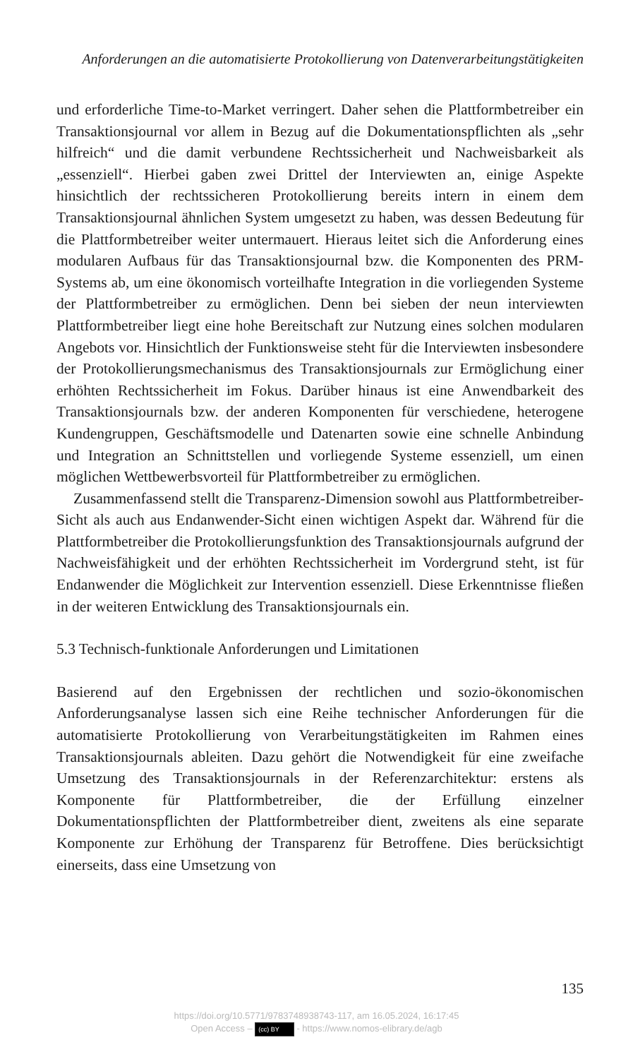Anforderungen an die automatisierte Protokollierung von Datenverarbeitungstätigkeiten
und erforderliche Time-to-Market verringert. Daher sehen die Plattformbetreiber ein Transaktionsjournal vor allem in Bezug auf die Dokumentationspflichten als „sehr hilfreich“ und die damit verbundene Rechtssicherheit und Nachweisbarkeit als „essenziell“. Hierbei gaben zwei Drittel der Interviewten an, einige Aspekte hinsichtlich der rechtssicheren Protokollierung bereits intern in einem dem Transaktionsjournal ähnlichen System umgesetzt zu haben, was dessen Bedeutung für die Plattformbetreiber weiter untermauert. Hieraus leitet sich die Anforderung eines modularen Aufbaus für das Transaktionsjournal bzw. die Komponenten des PRM-Systems ab, um eine ökonomisch vorteilhafte Integration in die vorliegenden Systeme der Plattformbetreiber zu ermöglichen. Denn bei sieben der neun interviewten Plattformbetreiber liegt eine hohe Bereitschaft zur Nutzung eines solchen modularen Angebots vor. Hinsichtlich der Funktionsweise steht für die Interviewten insbesondere der Protokollierungsmechanismus des Transaktionsjournals zur Ermöglichung einer erhöhten Rechtssicherheit im Fokus. Darüber hinaus ist eine Anwendbarkeit des Transaktionsjournals bzw. der anderen Komponenten für verschiedene, heterogene Kundengruppen, Geschäftsmodelle und Datenarten sowie eine schnelle Anbindung und Integration an Schnittstellen und vorliegende Systeme essenziell, um einen möglichen Wettbewerbsvorteil für Plattformbetreiber zu ermöglichen.
Zusammenfassend stellt die Transparenz-Dimension sowohl aus Plattformbetreiber-Sicht als auch aus Endanwender-Sicht einen wichtigen Aspekt dar. Während für die Plattformbetreiber die Protokollierungsfunktion des Transaktionsjournals aufgrund der Nachweisfähigkeit und der erhöhten Rechtssicherheit im Vordergrund steht, ist für Endanwender die Möglichkeit zur Intervention essenziell. Diese Erkenntnisse fließen in der weiteren Entwicklung des Transaktionsjournals ein.
5.3 Technisch-funktionale Anforderungen und Limitationen
Basierend auf den Ergebnissen der rechtlichen und sozio-ökonomischen Anforderungsanalyse lassen sich eine Reihe technischer Anforderungen für die automatisierte Protokollierung von Verarbeitungstätigkeiten im Rahmen eines Transaktionsjournals ableiten. Dazu gehört die Notwendigkeit für eine zweifache Umsetzung des Transaktionsjournals in der Referenzarchitektur: erstens als Komponente für Plattformbetreiber, die der Erfüllung einzelner Dokumentationspflichten der Plattformbetreiber dient, zweitens als eine separate Komponente zur Erhöhung der Transparenz für Betroffene. Dies berücksichtigt einerseits, dass eine Umsetzung von
135
https://doi.org/10.5771/9783748938743-117, am 16.05.2024, 16:17:45
Open Access – (cc) BY - https://www.nomos-elibrary.de/agb